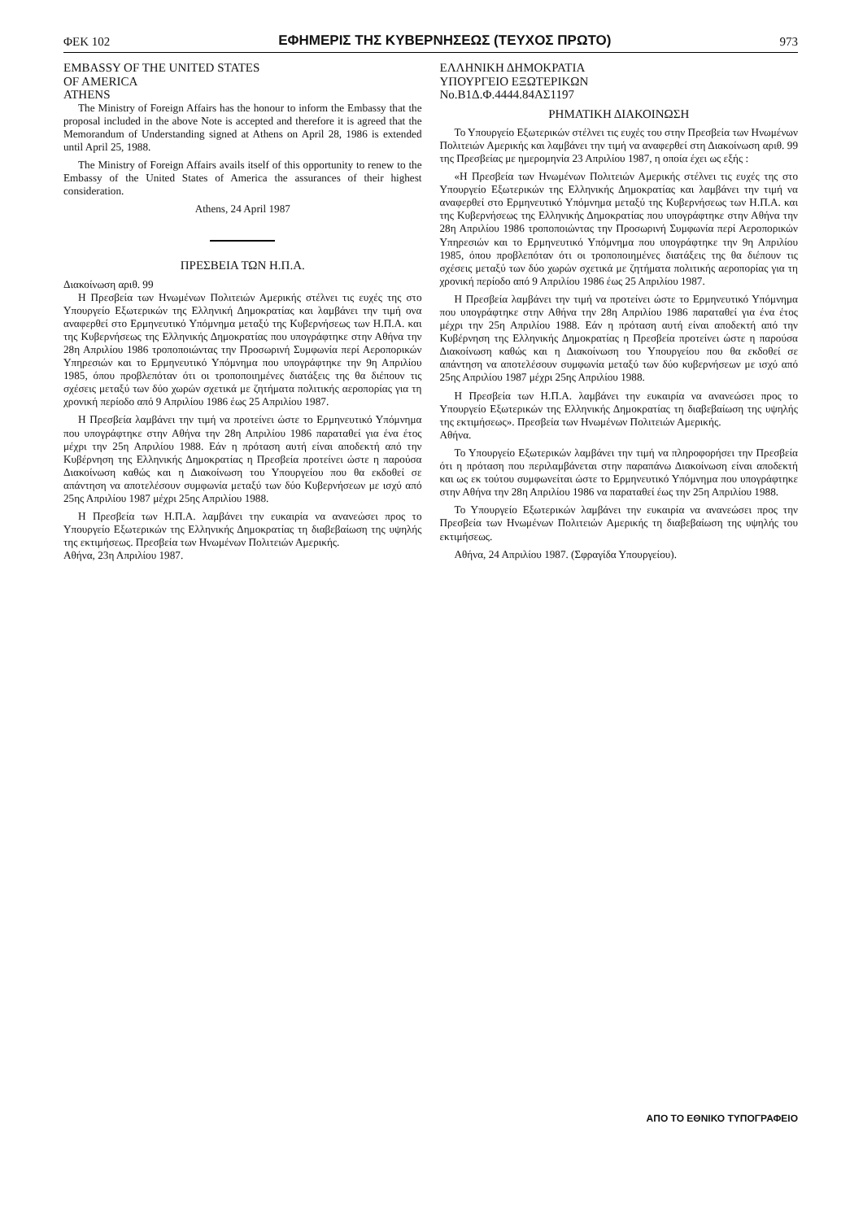ΦΕΚ 102 ΕΦΗΜΕΡΙΣ ΤΗΣ ΚΥΒΕΡΝΗΣΕΩΣ (ΤΕΥΧΟΣ ΠΡΩΤΟ) 973
EMBASSY OF THE UNITED STATES
OF AMERICA
ATHENS
The Ministry of Foreign Affairs has the honour to inform the Embassy that the proposal included in the above Note is accepted and therefore it is agreed that the Memorandum of Understanding signed at Athens on April 28, 1986 is extended until April 25, 1988.
The Ministry of Foreign Affairs avails itself of this opportunity to renew to the Embassy of the United States of America the assurances of their highest consideration.
Athens, 24 April 1987
ΠΡΕΣΒΕΙΑ ΤΩΝ Η.Π.Α.
Διακοίνωση αριθ. 99
Η Πρεσβεία των Ηνωμένων Πολιτειών Αμερικής στέλνει τις ευχές της στο Υπουργείο Εξωτερικών της Ελληνική Δημοκρατίας και λαμβάνει την τιμή ονα αναφερθεί στο Ερμηνευτικό Υπόμνημα μεταξύ της Κυβερνήσεως των Η.Π.Α. και της Κυβερνήσεως της Ελληνικής Δημοκρατίας που υπογράφτηκε στην Αθήνα την 28η Απριλίου 1986 τροποποιώντας την Προσωρινή Συμφωνία περί Αεροπορικών Υπηρεσιών και το Ερμηνευτικό Υπόμνημα που υπογράφτηκε την 9η Απριλίου 1985, όπου προβλεπόταν ότι οι τροποποιημένες διατάξεις της θα διέπουν τις σχέσεις μεταξύ των δύο χωρών σχετικά με ζητήματα πολιτικής αεροπορίας για τη χρονική περίοδο από 9 Απριλίου 1986 έως 25 Απριλίου 1987.
Η Πρεσβεία λαμβάνει την τιμή να προτείνει ώστε το Ερμηνευτικό Υπόμνημα που υπογράφτηκε στην Αθήνα την 28η Απριλίου 1986 παραταθεί για ένα έτος μέχρι την 25η Απριλίου 1988. Εάν η πρόταση αυτή είναι αποδεκτή από την Κυβέρνηση της Ελληνικής Δημοκρατίας η Πρεσβεία προτείνει ώστε η παρούσα Διακοίνωση καθώς και η Διακοίνωση του Υπουργείου που θα εκδοθεί σε απάντηση να αποτελέσουν συμφωνία μεταξύ των δύο Κυβερνήσεων με ισχύ από 25ης Απριλίου 1987 μέχρι 25ης Απριλίου 1988.
Η Πρεσβεία των Η.Π.Α. λαμβάνει την ευκαιρία να ανανεώσει προς το Υπουργείο Εξωτερικών της Ελληνικής Δημοκρατίας τη διαβεβαίωση της υψηλής της εκτιμήσεως. Πρεσβεία των Ηνωμένων Πολιτειών Αμερικής.
Αθήνα, 23η Απριλίου 1987.
ΕΛΛΗΝΙΚΗ ΔΗΜΟΚΡΑΤΙΑ
ΥΠΟΥΡΓΕΙΟ ΕΞΩΤΕΡΙΚΩΝ
Νο.Β1Δ.Φ.4444.84ΑΣ1197
ΡΗΜΑΤΙΚΗ ΔΙΑΚΟΙΝΩΣΗ
Το Υπουργείο Εξωτερικών στέλνει τις ευχές του στην Πρεσβεία των Ηνωμένων Πολιτειών Αμερικής και λαμβάνει την τιμή να αναφερθεί στη Διακοίνωση αριθ. 99 της Πρεσβείας με ημερομηνία 23 Απριλίου 1987, η οποία έχει ως εξής :
«Η Πρεσβεία των Ηνωμένων Πολιτειών Αμερικής στέλνει τις ευχές της στο Υπουργείο Εξωτερικών της Ελληνικής Δημοκρατίας και λαμβάνει την τιμή να αναφερθεί στο Ερμηνευτικό Υπόμνημα μεταξύ της Κυβερνήσεως των Η.Π.Α. και της Κυβερνήσεως της Ελληνικής Δημοκρατίας που υπογράφτηκε στην Αθήνα την 28η Απριλίου 1986 τροποποιώντας την Προσωρινή Συμφωνία περί Αεροπορικών Υπηρεσιών και το Ερμηνευτικό Υπόμνημα που υπογράφτηκε την 9η Απριλίου 1985, όπου προβλεπόταν ότι οι τροποποιημένες διατάξεις της θα διέπουν τις σχέσεις μεταξύ των δύο χωρών σχετικά με ζητήματα πολιτικής αεροπορίας για τη χρονική περίοδο από 9 Απριλίου 1986 έως 25 Απριλίου 1987.
Η Πρεσβεία λαμβάνει την τιμή να προτείνει ώστε το Ερμηνευτικό Υπόμνημα που υπογράφτηκε στην Αθήνα την 28η Απριλίου 1986 παραταθεί για ένα έτος μέχρι την 25η Απριλίου 1988. Εάν η πρόταση αυτή είναι αποδεκτή από την Κυβέρνηση της Ελληνικής Δημοκρατίας η Πρεσβεία προτείνει ώστε η παρούσα Διακοίνωση καθώς και η Διακοίνωση του Υπουργείου που θα εκδοθεί σε απάντηση να αποτελέσουν συμφωνία μεταξύ των δύο κυβερνήσεων με ισχύ από 25ης Απριλίου 1987 μέχρι 25ης Απριλίου 1988.
Η Πρεσβεία των Η.Π.Α. λαμβάνει την ευκαιρία να ανανεώσει προς το Υπουργείο Εξωτερικών της Ελληνικής Δημοκρατίας τη διαβεβαίωση της υψηλής της εκτιμήσεως». Πρεσβεία των Ηνωμένων Πολιτειών Αμερικής.
Αθήνα.
Το Υπουργείο Εξωτερικών λαμβάνει την τιμή να πληροφορήσει την Πρεσβεία ότι η πρόταση που περιλαμβάνεται στην παραπάνω Διακοίνωση είναι αποδεκτή και ως εκ τούτου συμφωνείται ώστε το Ερμηνευτικό Υπόμνημα που υπογράφτηκε στην Αθήνα την 28η Απριλίου 1986 να παραταθεί έως την 25η Απριλίου 1988.
Το Υπουργείο Εξωτερικών λαμβάνει την ευκαιρία να ανανεώσει προς την Πρεσβεία των Ηνωμένων Πολιτειών Αμερικής τη διαβεβαίωση της υψηλής του εκτιμήσεως.
Αθήνα, 24 Απριλίου 1987. (Σφραγίδα Υπουργείου).
ΑΠΟ ΤΟ ΕΘΝΙΚΟ ΤΥΠΟΓΡΑΦΕΙΟ